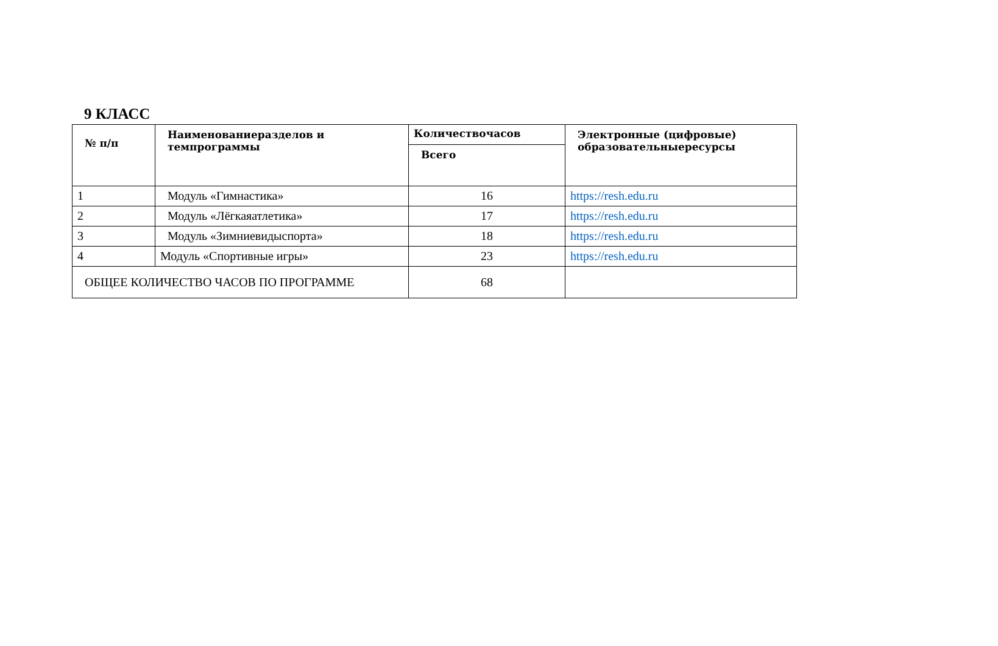9 КЛАСС
| № п/п | Наименованиеразделов и темпрограммы | Количествочасов | Электронные (цифровые) образовательныересурсы |
| --- | --- | --- | --- |
| | | Всего | |
| 1 | Модуль «Гимнастика» | 16 | https://resh.edu.ru |
| 2 | Модуль «Лёгкаяатлетика» | 17 | https://resh.edu.ru |
| 3 | Модуль «Зимниевидыспорта» | 18 | https://resh.edu.ru |
| 4 | Модуль «Спортивные игры» | 23 | https://resh.edu.ru |
| ОБЩЕЕ КОЛИЧЕСТВО ЧАСОВ ПО ПРОГРАММЕ | | 68 | |